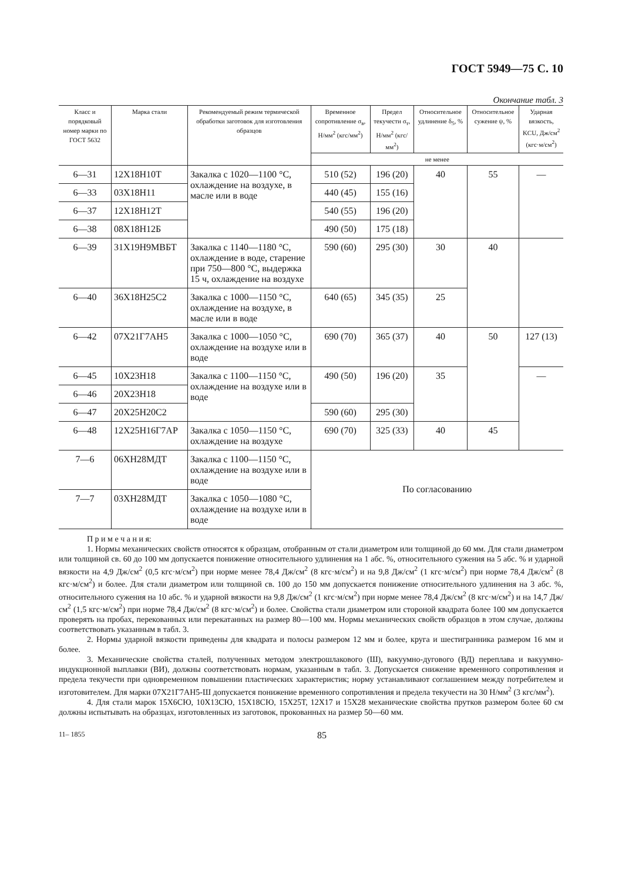ГОСТ 5949—75 С. 10
Окончание табл. 3
| Класс и порядковый номер марки по ГОСТ 5632 | Марка стали | Рекомендуемый режим термической обработки заготовок для изготовления образцов | Временное сопротивление σ<sub>в</sub>, Н/мм<sup>2</sup> (кгс/мм<sup>2</sup>) | Предел текучести σ<sub>т</sub>, Н/мм<sup>2</sup> (кгс/мм<sup>2</sup>) | Относительное удлинение δ<sub>5</sub>, % | Относительное сужение ψ, % | Ударная вязкость, KCU, Дж/см<sup>2</sup> (кгс·м/см<sup>2</sup>) |
| --- | --- | --- | --- | --- | --- | --- | --- |
| | | | не менее | | | | |
| 6—31 | 12Х18Н10Т | Закалка с 1020—1100 °С, охлаждение на воздухе, в масле или в воде | 510 (52) | 196 (20) | 40 | 55 | — |
| 6—33 | 03Х18Н11 | | 440 (45) | 155 (16) | | | |
| 6—37 | 12Х18Н12Т | | 540 (55) | 196 (20) | | | |
| 6—38 | 08Х18Н12Б | | 490 (50) | 175 (18) | | | |
| 6—39 | 31Х19Н9МВБТ | Закалка с 1140—1180 °С, охлаждение в воде, старение при 750—800 °С, выдержка 15 ч, охлаждение на воздухе | 590 (60) | 295 (30) | 30 | 40 | |
| 6—40 | 36Х18Н25С2 | Закалка с 1000—1150 °С, охлаждение на воздухе, в масле или в воде | 640 (65) | 345 (35) | 25 | | |
| 6—42 | 07Х21Г7АН5 | Закалка с 1000—1050 °С, охлаждение на воздухе или в воде | 690 (70) | 365 (37) | 40 | 50 | 127 (13) |
| 6—45 | 10Х23Н18 | Закалка с 1100—1150 °С, охлаждение на воздухе или в воде | 490 (50) | 196 (20) | 35 | | — |
| 6—46 | 20Х23Н18 | | | | | | |
| 6—47 | 20Х25Н20С2 | | 590 (60) | 295 (30) | | | |
| 6—48 | 12Х25Н16Г7АР | Закалка с 1050—1150 °С, охлаждение на воздухе | 690 (70) | 325 (33) | 40 | 45 | |
| 7—6 | 06ХН28МДТ | Закалка с 1100—1150 °С, охлаждение на воздухе или в воде | По согласованию | | | | |
| 7—7 | 03ХН28МДТ | Закалка с 1050—1080 °С, охлаждение на воздухе или в воде | | | | | |
П р и м е ч а н и я:
1. Нормы механических свойств относятся к образцам, отобранным от стали диаметром или толщиной до 60 мм. Для стали диаметром или толщиной св. 60 до 100 мм допускается понижение относительного удлинения на 1 абс. %, относительного сужения на 5 абс. % и ударной вязкости на 4,9 Дж/см<sup>2</sup> (0,5 кгс·м/см<sup>2</sup>) при норме менее 78,4 Дж/см<sup>2</sup> (8 кгс·м/см<sup>2</sup>) и на 9,8 Дж/см<sup>2</sup> (1 кгс·м/см<sup>2</sup>) при норме 78,4 Дж/см<sup>2</sup> (8 кгс·м/см<sup>2</sup>) и более. Для стали диаметром или толщиной св. 100 до 150 мм допускается понижение относительного удлинения на 3 абс. %, относительного сужения на 10 абс. % и ударной вязкости на 9,8 Дж/см<sup>2</sup> (1 кгс·м/см<sup>2</sup>) при норме менее 78,4 Дж/см<sup>2</sup> (8 кгс·м/см<sup>2</sup>) и на 14,7 Дж/см<sup>2</sup> (1,5 кгс·м/см<sup>2</sup>) при норме 78,4 Дж/см<sup>2</sup> (8 кгс·м/см<sup>2</sup>) и более. Свойства стали диаметром или стороной квадрата более 100 мм допускается проверять на пробах, перекованных или перекатанных на размер 80—100 мм. Нормы механических свойств образцов в этом случае, должны соответствовать указанным в табл. 3.
2. Нормы ударной вязкости приведены для квадрата и полосы размером 12 мм и более, круга и шестигранника размером 16 мм и более.
3. Механические свойства сталей, полученных методом электрошлакового (Ш), вакуумно-дугового (ВД) переплава и вакуумно-индукционной выплавки (ВИ), должны соответствовать нормам, указанным в табл. 3. Допускается снижение временного сопротивления и предела текучести при одновременном повышении пластических характеристик; норму устанавливают соглашением между потребителем и изготовителем. Для марки 07Х21Г7АН5-Ш допускается понижение временного сопротивления и предела текучести на 30 Н/мм<sup>2</sup> (3 кгс/мм<sup>2</sup>).
4. Для стали марок 15Х6СЮ, 10Х13СЮ, 15Х18СЮ, 15Х25Т, 12Х17 и 15Х28 механические свойства прутков размером более 60 см должны испытывать на образцах, изготовленных из заготовок, прокованных на размер 50—60 мм.
11– 1855 85